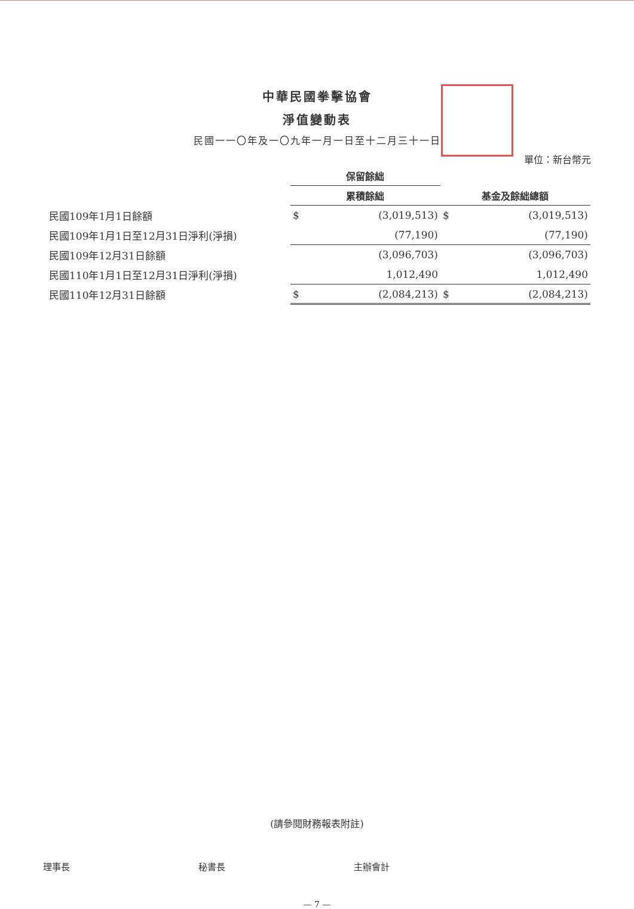中華民國拳擊協會
淨值變動表
民國一一〇年及一〇九年一月一日至十二月三十一日
單位：新台幣元
| | 保留餘絀 | | | |
| --- | --- | --- | --- | --- |
| | 累積餘絀 | | 基金及餘絀總額 | |
| 民國109年1月1日餘額 | $ | (3,019,513) | $ | (3,019,513) |
| 民國109年1月1日至12月31日淨利(淨損) | | (77,190) | | (77,190) |
| 民國109年12月31日餘額 | | (3,096,703) | | (3,096,703) |
| 民國110年1月1日至12月31日淨利(淨損) | | 1,012,490 | | 1,012,490 |
| 民國110年12月31日餘額 | $ | (2,084,213) | $ | (2,084,213) |
(請參閱財務報表附註)
理事長 秘書長 主辦會計
— 7 —